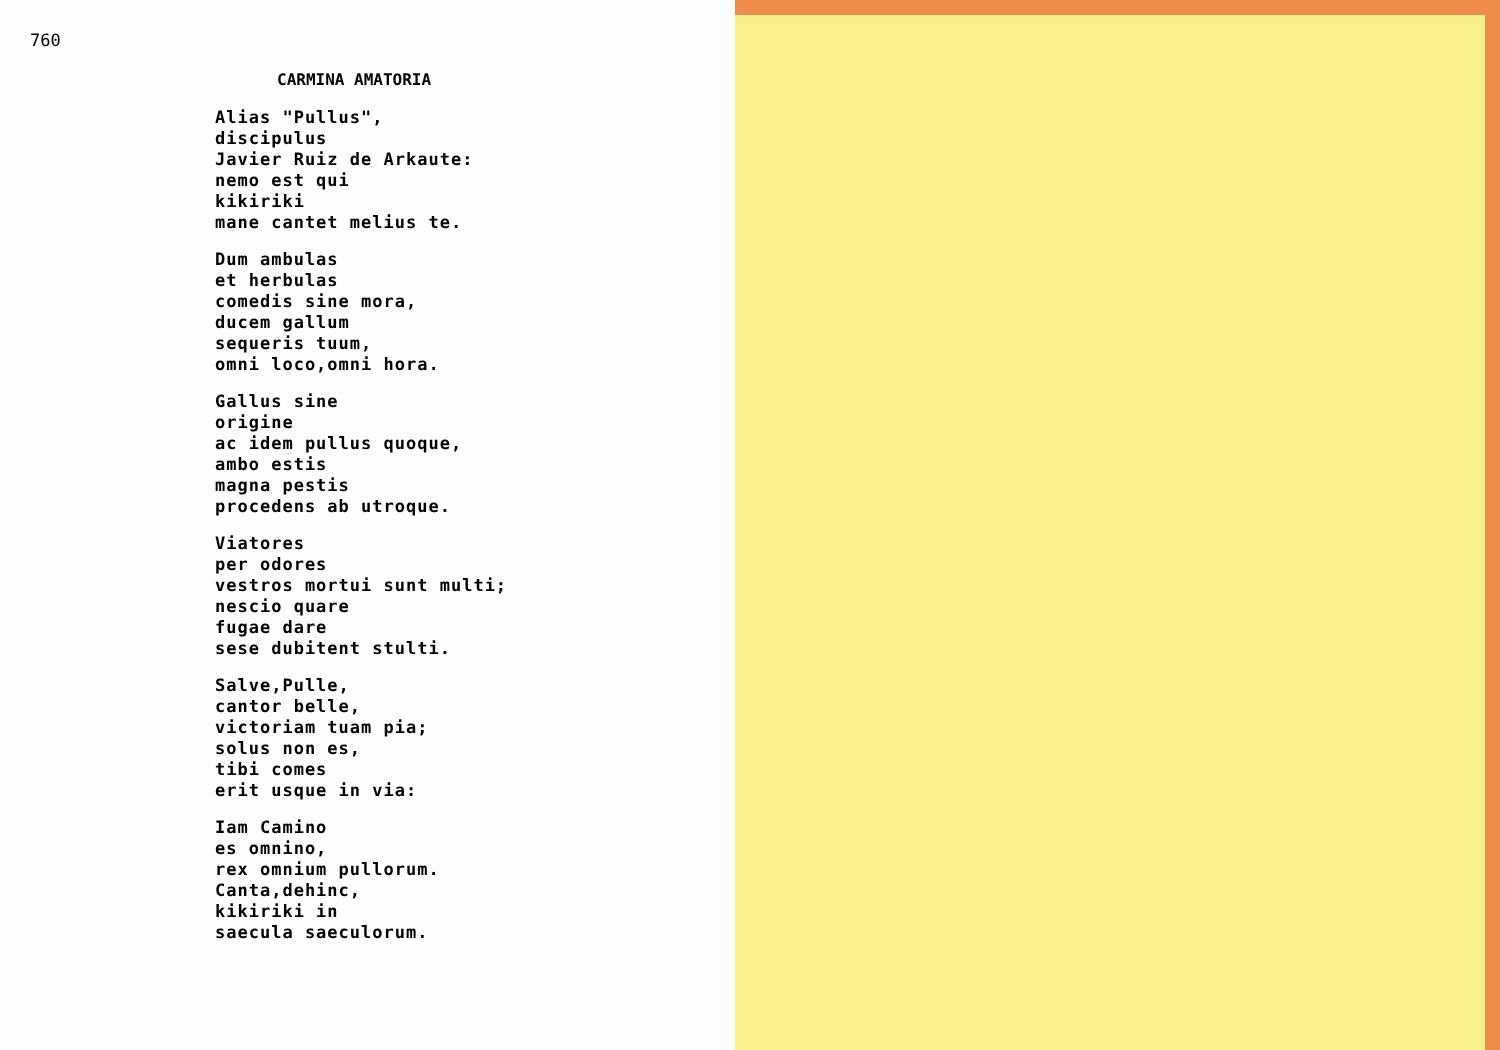760
CARMINA AMATORIA
Alias "Pullus",
discipulus
Javier Ruiz de Arkaute:
nemo est qui
kikiriki
mane cantet melius te.
Dum ambulas
et herbulas
comedis sine mora,
ducem gallum
sequeris tuum,
omni loco,omni hora.
Gallus sine
origine
ac idem pullus quoque,
ambo estis
magna pestis
procedens ab utroque.
Viatores
per odores
vestros mortui sunt multi;
nescio quare
fugae dare
sese dubitent stulti.
Salve,Pulle,
cantor belle,
victoriam tuam pia;
solus non es,
tibi comes
erit usque in via:
Iam Camino
es omnino,
rex omnium pullorum.
Canta,dehinc,
kikiriki in
saecula saeculorum.